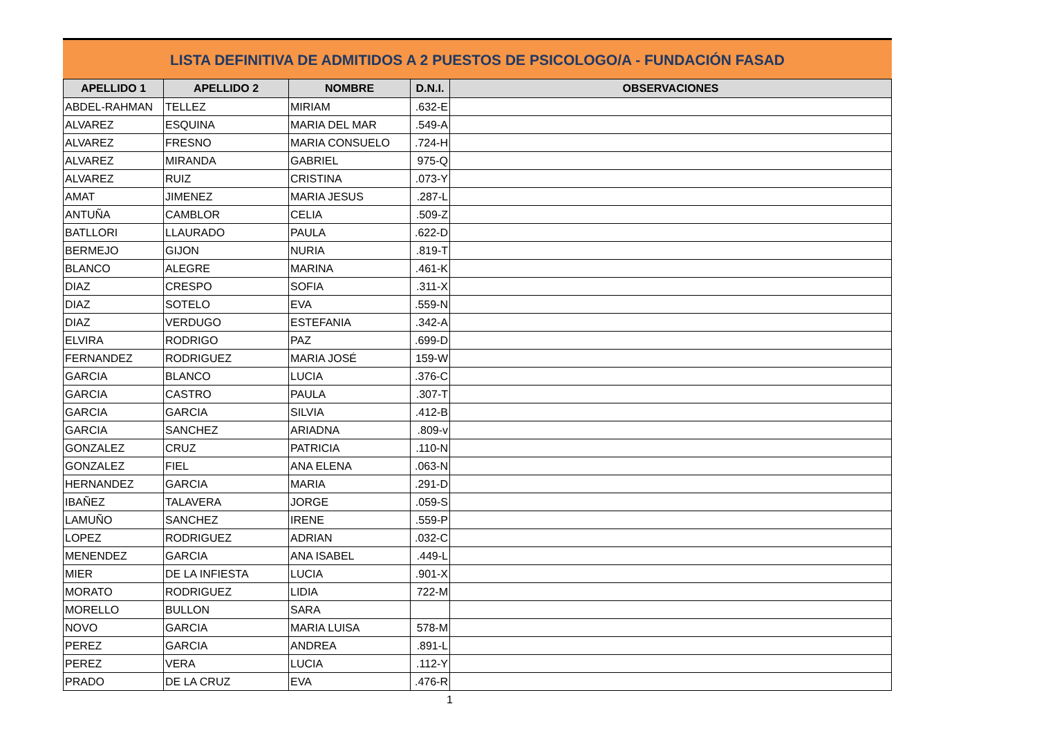LISTA DEFINITIVA DE ADMITIDOS A 2 PUESTOS DE PSICOLOGO/A - FUNDACIÓN FASAD
| APELLIDO 1 | APELLIDO 2 | NOMBRE | D.N.I. | OBSERVACIONES |
| --- | --- | --- | --- | --- |
| ABDEL-RAHMAN | TELLEZ | MIRIAM | .632-E | |
| ALVAREZ | ESQUINA | MARIA DEL MAR | .549-A | |
| ALVAREZ | FRESNO | MARIA CONSUELO | .724-H | |
| ALVAREZ | MIRANDA | GABRIEL | 975-Q | |
| ALVAREZ | RUIZ | CRISTINA | .073-Y | |
| AMAT | JIMENEZ | MARIA JESUS | .287-L | |
| ANTUÑA | CAMBLOR | CELIA | .509-Z | |
| BATLLORI | LLAURADO | PAULA | .622-D | |
| BERMEJO | GIJON | NURIA | .819-T | |
| BLANCO | ALEGRE | MARINA | .461-K | |
| DIAZ | CRESPO | SOFIA | .311-X | |
| DIAZ | SOTELO | EVA | .559-N | |
| DIAZ | VERDUGO | ESTEFANIA | .342-A | |
| ELVIRA | RODRIGO | PAZ | .699-D | |
| FERNANDEZ | RODRIGUEZ | MARIA JOSÉ | 159-W | |
| GARCIA | BLANCO | LUCIA | .376-C | |
| GARCIA | CASTRO | PAULA | .307-T | |
| GARCIA | GARCIA | SILVIA | .412-B | |
| GARCIA | SANCHEZ | ARIADNA | .809-v | |
| GONZALEZ | CRUZ | PATRICIA | .110-N | |
| GONZALEZ | FIEL | ANA ELENA | .063-N | |
| HERNANDEZ | GARCIA | MARIA | .291-D | |
| IBAÑEZ | TALAVERA | JORGE | .059-S | |
| LAMUÑO | SANCHEZ | IRENE | .559-P | |
| LOPEZ | RODRIGUEZ | ADRIAN | .032-C | |
| MENENDEZ | GARCIA | ANA ISABEL | .449-L | |
| MIER | DE LA INFIESTA | LUCIA | .901-X | |
| MORATO | RODRIGUEZ | LIDIA | 722-M | |
| MORELLO | BULLON | SARA | | |
| NOVO | GARCIA | MARIA LUISA | 578-M | |
| PEREZ | GARCIA | ANDREA | .891-L | |
| PEREZ | VERA | LUCIA | .112-Y | |
| PRADO | DE LA CRUZ | EVA | .476-R | |
1